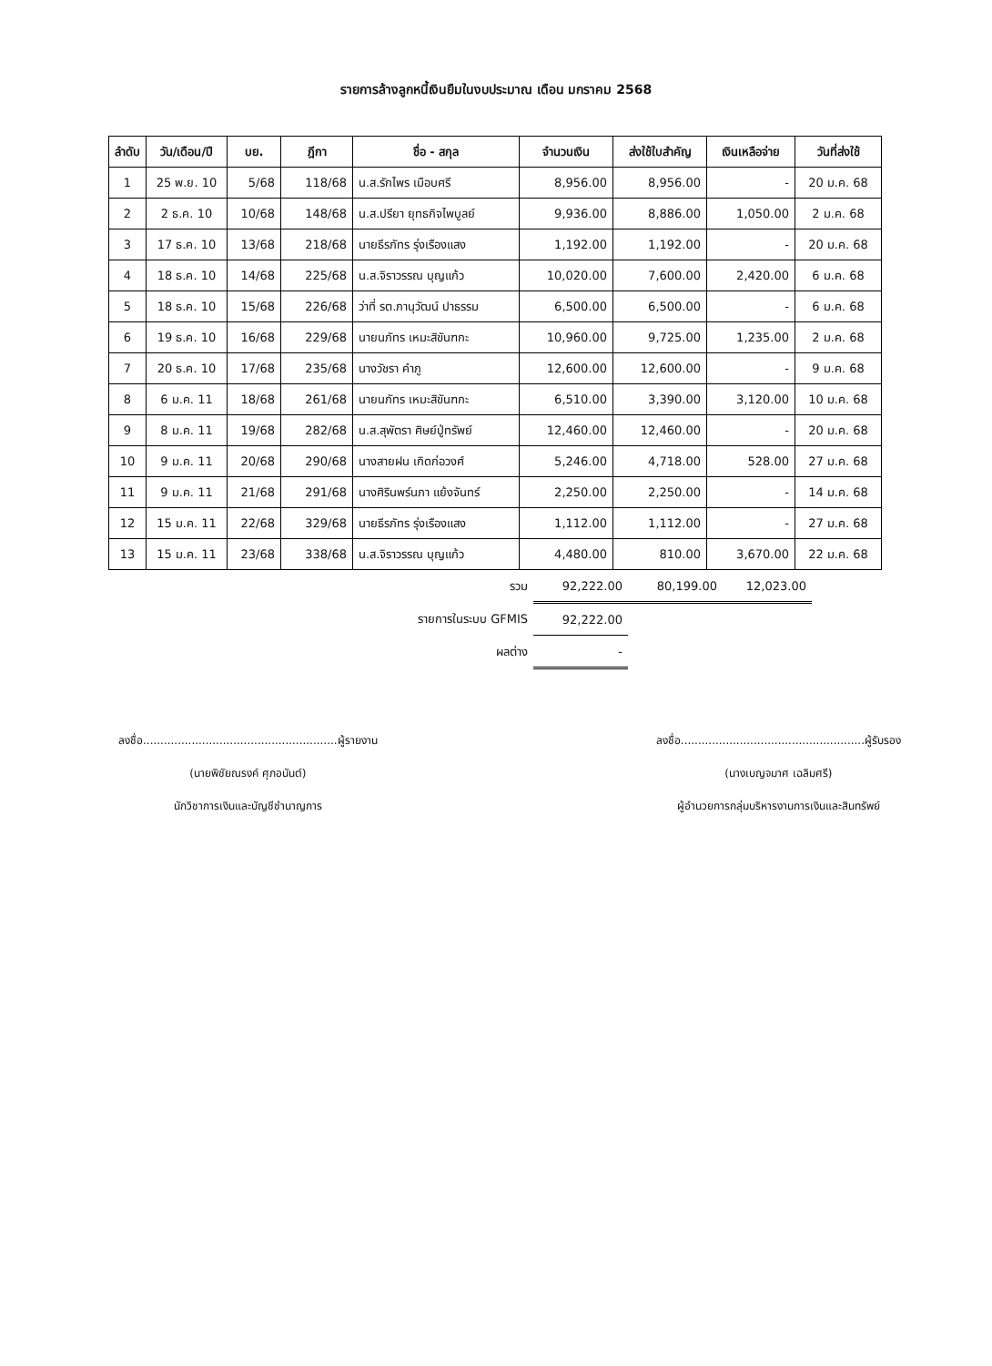รายการล้างลูกหนี้เงินยืมในงบประมาณ เดือน มกราคม 2568
| ลำดับ | วัน/เดือน/ปี | บย. | ฎีกา | ชื่อ - สกุล | จำนวนเงิน | ส่งใช้ใบสำคัญ | เงินเหลือจ่าย | วันที่ส่งใช้ |
| --- | --- | --- | --- | --- | --- | --- | --- | --- |
| 1 | 25 พ.ย. 10 | 5/68 | 118/68 | น.ส.รักไพร เมือบศรี | 8,956.00 | 8,956.00 | - | 20 ม.ค. 68 |
| 2 | 2 ธ.ค. 10 | 10/68 | 148/68 | น.ส.ปรียา ยุทธกิจไพบูลย์ | 9,936.00 | 8,886.00 | 1,050.00 | 2 ม.ค. 68 |
| 3 | 17 ธ.ค. 10 | 13/68 | 218/68 | นายธีรภัทร รุ่งเรืองแสง | 1,192.00 | 1,192.00 | - | 20 ม.ค. 68 |
| 4 | 18 ธ.ค. 10 | 14/68 | 225/68 | น.ส.จิราวรรณ บุญแก้ว | 10,020.00 | 7,600.00 | 2,420.00 | 6 ม.ค. 68 |
| 5 | 18 ธ.ค. 10 | 15/68 | 226/68 | ว่าที่ รต.ภานุวัฒน์ ปาธรรม | 6,500.00 | 6,500.00 | - | 6 ม.ค. 68 |
| 6 | 19 ธ.ค. 10 | 16/68 | 229/68 | นายนภัทร เหมะสิขันฑกะ | 10,960.00 | 9,725.00 | 1,235.00 | 2 ม.ค. 68 |
| 7 | 20 ธ.ค. 10 | 17/68 | 235/68 | นางวัชรา คำภู | 12,600.00 | 12,600.00 | - | 9 ม.ค. 68 |
| 8 | 6 ม.ค. 11 | 18/68 | 261/68 | นายนภัทร เหมะสิขันฑกะ | 6,510.00 | 3,390.00 | 3,120.00 | 10 ม.ค. 68 |
| 9 | 8 ม.ค. 11 | 19/68 | 282/68 | น.ส.สุพัตรา ศิษย์ปู่ทรัพย์ | 12,460.00 | 12,460.00 | - | 20 ม.ค. 68 |
| 10 | 9 ม.ค. 11 | 20/68 | 290/68 | นางสายฝน เกิดก่อวงศ์ | 5,246.00 | 4,718.00 | 528.00 | 27 ม.ค. 68 |
| 11 | 9 ม.ค. 11 | 21/68 | 291/68 | นางศิรินพร์นภา แย้งจันทร์ | 2,250.00 | 2,250.00 | - | 14 ม.ค. 68 |
| 12 | 15 ม.ค. 11 | 22/68 | 329/68 | นายธีรภัทร รุ่งเรืองแสง | 1,112.00 | 1,112.00 | - | 27 ม.ค. 68 |
| 13 | 15 ม.ค. 11 | 23/68 | 338/68 | น.ส.จิราวรรณ บุญแก้ว | 4,480.00 | 810.00 | 3,670.00 | 22 ม.ค. 68 |
| รวม | 92,222.00 | 80,199.00 | 12,023.00 |
| รายการในระบบ GFMIS | 92,222.00 | | |
| ผลต่าง | - | | |
ลงชื่อ........................................................ผู้รายงาน
(นายพิชัยณรงค์ ศุภอนันต์)
นักวิชาการเงินและบัญชีชำนาญการ
ลงชื่อ.....................................................ผู้รับรอง
(นางเบญจมาศ เฉลิมศรี)
ผู้อำนวยการกลุ่มบริหารงานการเงินและสินทรัพย์